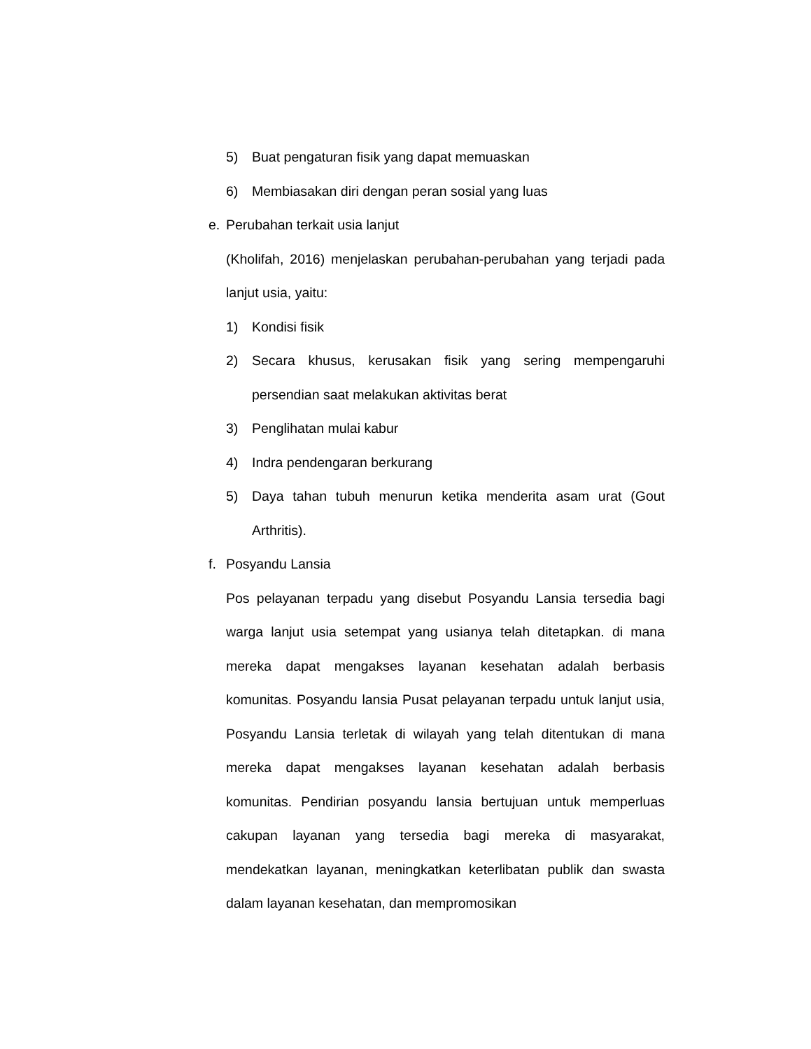5) Buat pengaturan fisik yang dapat memuaskan
6) Membiasakan diri dengan peran sosial yang luas
e. Perubahan terkait usia lanjut
(Kholifah, 2016) menjelaskan perubahan-perubahan yang terjadi pada lanjut usia, yaitu:
1) Kondisi fisik
2) Secara khusus, kerusakan fisik yang sering mempengaruhi persendian saat melakukan aktivitas berat
3) Penglihatan mulai kabur
4) Indra pendengaran berkurang
5) Daya tahan tubuh menurun ketika menderita asam urat (Gout Arthritis).
f. Posyandu Lansia
Pos pelayanan terpadu yang disebut Posyandu Lansia tersedia bagi warga lanjut usia setempat yang usianya telah ditetapkan. di mana mereka dapat mengakses layanan kesehatan adalah berbasis komunitas. Posyandu lansia Pusat pelayanan terpadu untuk lanjut usia, Posyandu Lansia terletak di wilayah yang telah ditentukan di mana mereka dapat mengakses layanan kesehatan adalah berbasis komunitas. Pendirian posyandu lansia bertujuan untuk memperluas cakupan layanan yang tersedia bagi mereka di masyarakat, mendekatkan layanan, meningkatkan keterlibatan publik dan swasta dalam layanan kesehatan, dan mempromosikan